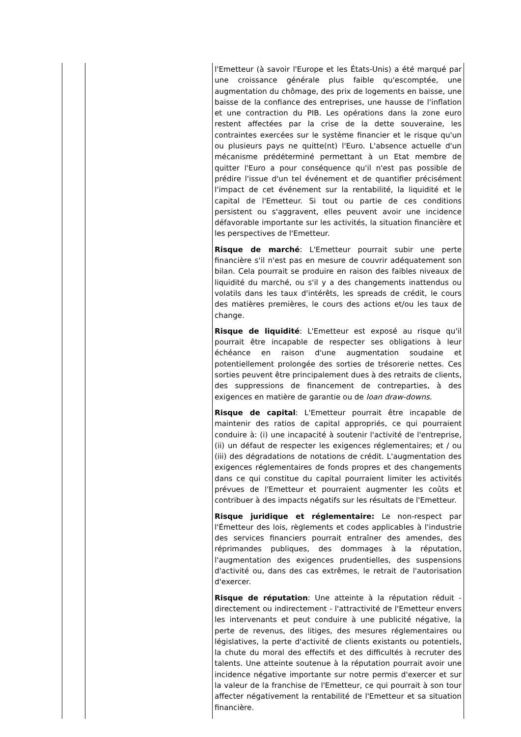| | | l'Emetteur (à savoir l'Europe et les États-Unis) a été marqué par une croissance générale plus faible qu'escomptée, une augmentation du chômage, des prix de logements en baisse, une baisse de la confiance des entreprises, une hausse de l'inflation et une contraction du PIB. Les opérations dans la zone euro restent affectées par la crise de la dette souveraine, les contraintes exercées sur le système financier et le risque qu'un ou plusieurs pays ne quitte(nt) l'Euro. L'absence actuelle d'un mécanisme prédéterminé permettant à un Etat membre de quitter l'Euro a pour conséquence qu'il n'est pas possible de prédire l'issue d'un tel événement et de quantifier précisément l'impact de cet événement sur la rentabilité, la liquidité et le capital de l'Emetteur. Si tout ou partie de ces conditions persistent ou s'aggravent, elles peuvent avoir une incidence défavorable importante sur les activités, la situation financière et les perspectives de l'Emetteur. Risque de marché : L'Emetteur pourrait subir une perte financière s'il n'est pas en mesure de couvrir adéquatement son bilan. Cela pourrait se produire en raison des faibles niveaux de liquidité du marché, ou s'il y a des changements inattendus ou volatils dans les taux d'intérêts, les spreads de crédit, le cours des matières premières, le cours des actions et/ou les taux de change. Risque de liquidité : L'Emetteur est exposé au risque qu'il pourrait être incapable de respecter ses obligations à leur échéance en raison d'une augmentation soudaine et potentiellement prolongée des sorties de trésorerie nettes. Ces sorties peuvent être principalement dues à des retraits de clients, des suppressions de financement de contreparties, à des exigences en matière de garantie ou de loan draw-downs . Risque de capital : L'Emetteur pourrait être incapable de maintenir des ratios de capital appropriés, ce qui pourraient conduire à: (i) une incapacité à soutenir l'activité de l'entreprise, (ii) un défaut de respecter les exigences réglementaires; et / ou (iii) des dégradations de notations de crédit. L'augmentation des exigences réglementaires de fonds propres et des changements dans ce qui constitue du capital pourraient limiter les activités prévues de l'Emetteur et pourraient augmenter les coûts et contribuer à des impacts négatifs sur les résultats de l'Emetteur. Risque juridique et réglementaire: Le non-respect par l'Émetteur des lois, règlements et codes applicables à l'industrie des services financiers pourrait entraîner des amendes, des réprimandes publiques, des dommages à la réputation, l'augmentation des exigences prudentielles, des suspensions d'activité ou, dans des cas extrêmes, le retrait de l'autorisation d'exercer. Risque de réputation : Une atteinte à la réputation réduit - directement ou indirectement - l'attractivité de l'Emetteur envers les intervenants et peut conduire à une publicité négative, la perte de revenus, des litiges, des mesures réglementaires ou législatives, la perte d'activité de clients existants ou potentiels, la chute du moral des effectifs et des difficultés à recruter des talents. Une atteinte soutenue à la réputation pourrait avoir une incidence négative importante sur notre permis d'exercer et sur la valeur de la franchise de l'Emetteur, ce qui pourrait à son tour affecter négativement la rentabilité de l'Emetteur et sa situation financière. |